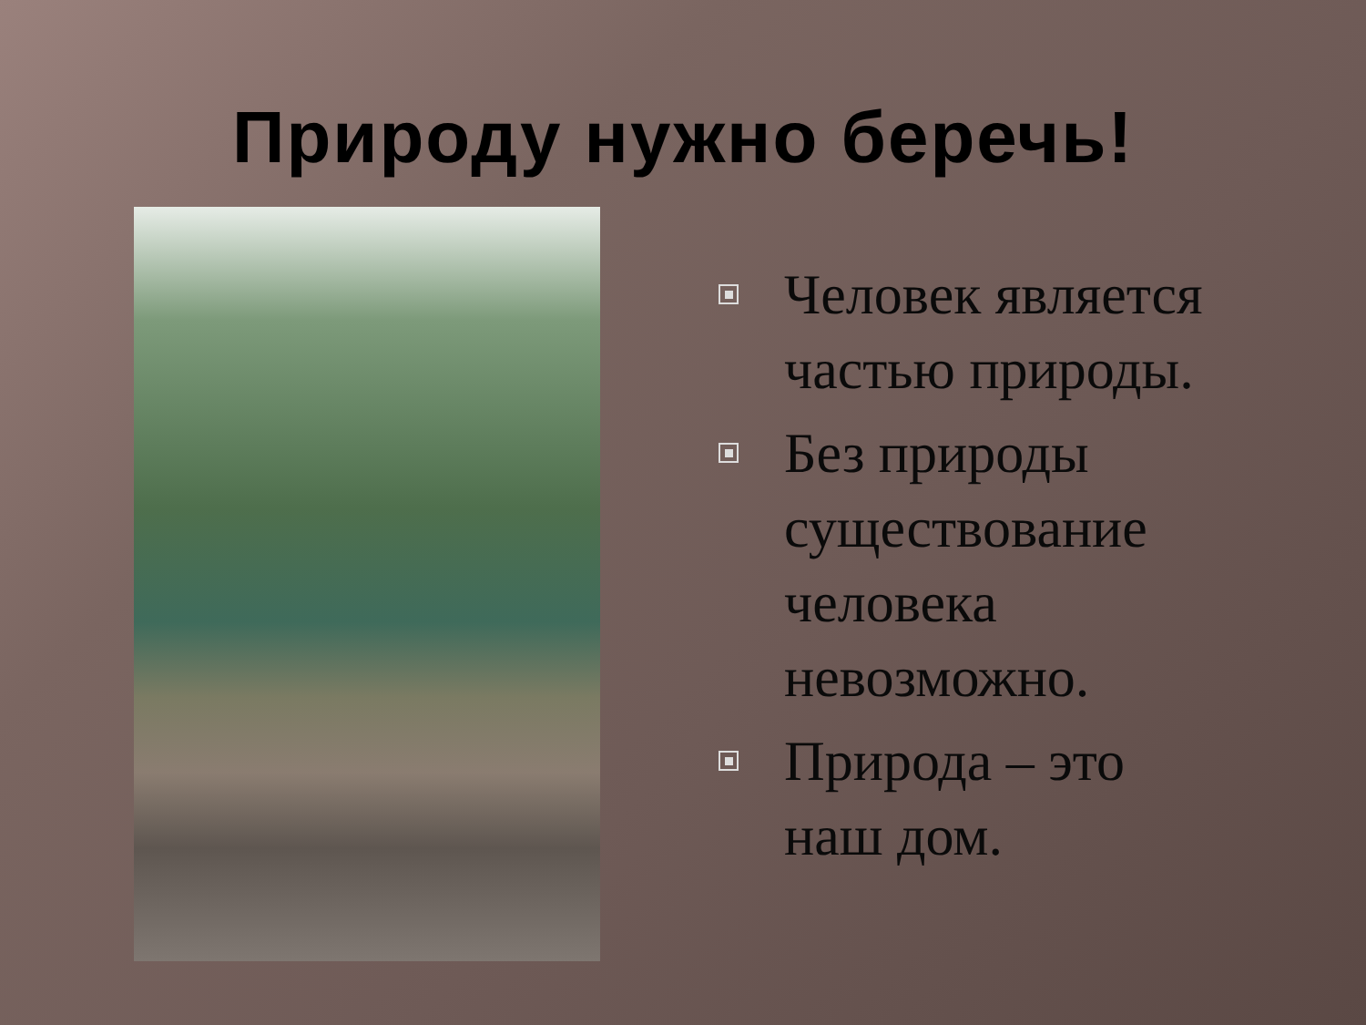Природу нужно беречь!
Человек является частью природы.
Без природы существование человека невозможно.
Природа – это наш дом.